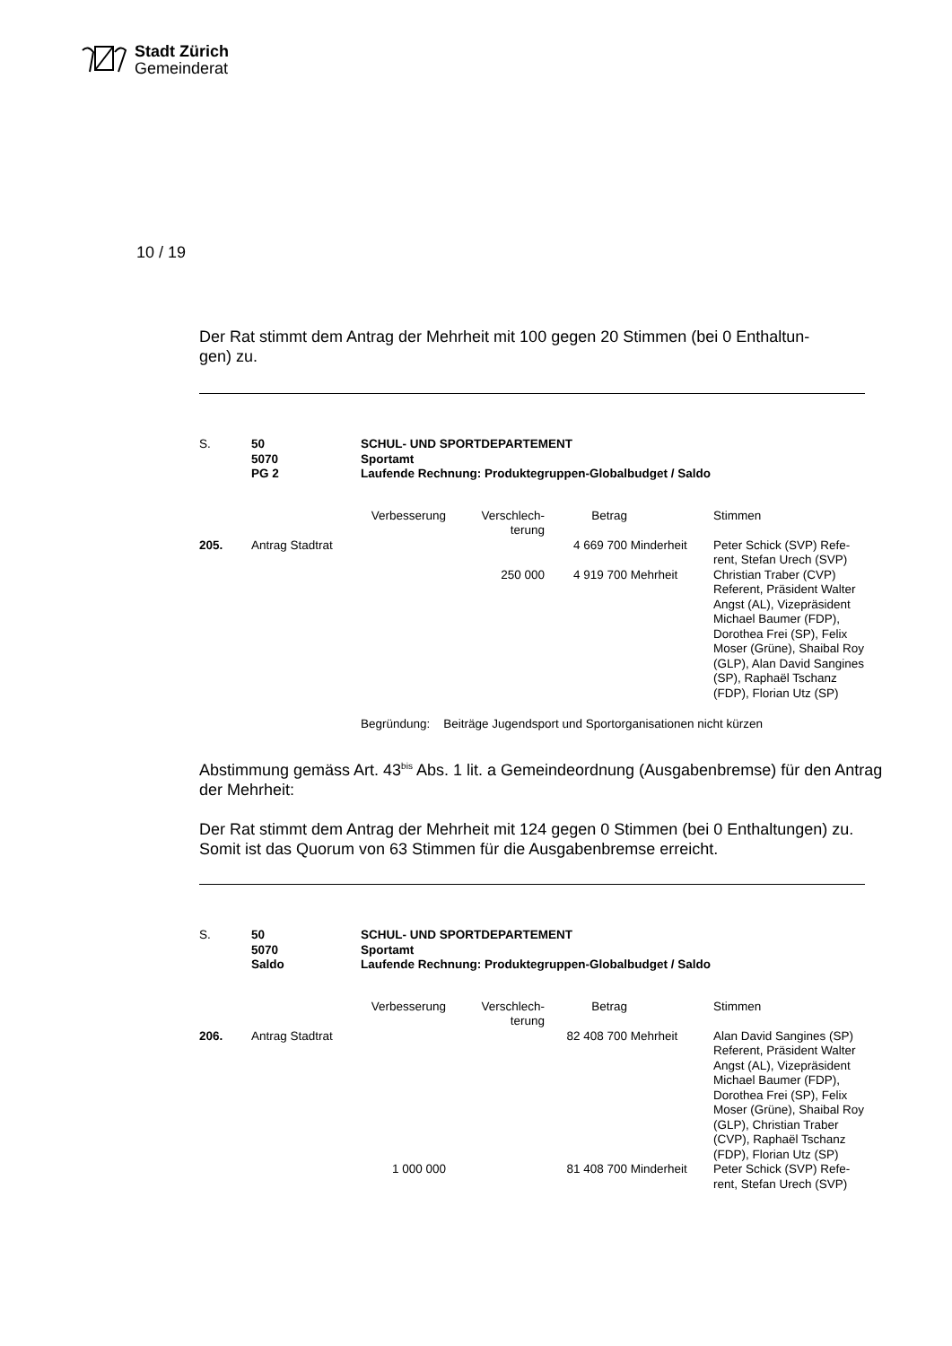Stadt Zürich
Gemeinderat
10 / 19
Der Rat stimmt dem Antrag der Mehrheit mit 100 gegen 20 Stimmen (bei 0 Enthaltun-
gen) zu.
| S. | 50 5070 PG 2 | SCHUL- UND SPORTDEPARTEMENT Sportamt Laufende Rechnung: Produktegruppen-Globalbudget / Saldo | | | | |
| | | Verbesserung | Verschlech- terung | Betrag | | Stimmen |
| 205. | Antrag Stadtrat | | | 4 669 700 | Minderheit | Peter Schick (SVP) Refe- rent, Stefan Urech (SVP) |
| | | | 250 000 | 4 919 700 | Mehrheit | Christian Traber (CVP) Referent, Präsident Walter Angst (AL), Vizepräsident Michael Baumer (FDP), Dorothea Frei (SP), Felix Moser (Grüne), Shaibal Roy (GLP), Alan David Sangines (SP), Raphaël Tschanz (FDP), Florian Utz (SP) |
| | | Begründung: Beiträge Jugendsport und Sportorganisationen nicht kürzen | | | | |
Abstimmung gemäss Art. 43<sup>bis</sup> Abs. 1 lit. a Gemeindeordnung (Ausgabenbremse) für den Antrag der Mehrheit:
Der Rat stimmt dem Antrag der Mehrheit mit 124 gegen 0 Stimmen (bei 0 Enthaltungen) zu. Somit ist das Quorum von 63 Stimmen für die Ausgabenbremse erreicht.
| S. | 50 5070 Saldo | SCHUL- UND SPORTDEPARTEMENT Sportamt Laufende Rechnung: Produktegruppen-Globalbudget / Saldo | | | | |
| | | Verbesserung | Verschlech- terung | Betrag | | Stimmen |
| 206. | Antrag Stadtrat | | | 82 408 700 | Mehrheit | Alan David Sangines (SP) Referent, Präsident Walter Angst (AL), Vizepräsident Michael Baumer (FDP), Dorothea Frei (SP), Felix Moser (Grüne), Shaibal Roy (GLP), Christian Traber (CVP), Raphaël Tschanz (FDP), Florian Utz (SP) |
| | | 1 000 000 | | 81 408 700 | Minderheit | Peter Schick (SVP) Refe- rent, Stefan Urech (SVP) |